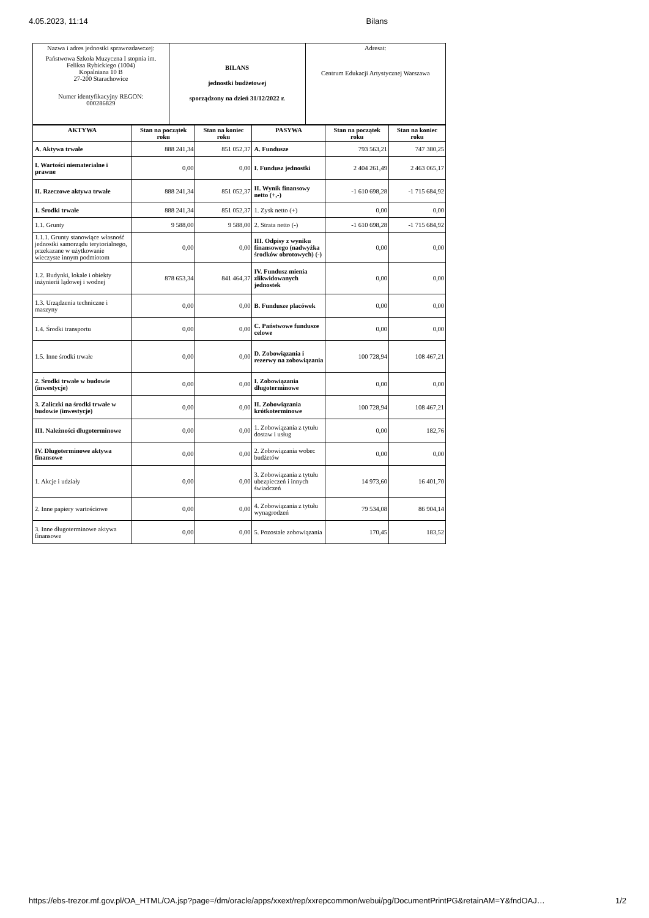4.05.2023, 11:14 Bilans
| Nazwa i adres jednostki sprawozdawczej: Państwowa Szkoła Muzyczna I stopnia im. Feliksa Rybickiego (1004) Kopalniana 10 B 27-200 Starachowice Numer identyfikacyjny REGON: 000286829 | BILANS jednostki budżetowej sporządzony na dzień 31/12/2022 r. | Adresat: Centrum Edukacji Artystycznej Warszawa |
| AKTYWA | Stan na początek roku | Stan na koniec roku | PASYWA | Stan na początek roku | Stan na koniec roku |
| --- | --- | --- | --- | --- | --- |
| A. Aktywa trwałe | 888 241,34 | 851 052,37 | A. Fundusze | 793 563,21 | 747 380,25 |
| I. Wartości niematerialne i prawne | 0,00 | 0,00 | I. Fundusz jednostki | 2 404 261,49 | 2 463 065,17 |
| II. Rzeczowe aktywa trwałe | 888 241,34 | 851 052,37 | II. Wynik finansowy netto (+,-) | -1 610 698,28 | -1 715 684,92 |
| 1. Środki trwałe | 888 241,34 | 851 052,37 | 1. Zysk netto (+) | 0,00 | 0,00 |
| 1.1. Grunty | 9 588,00 | 9 588,00 | 2. Strata netto (-) | -1 610 698,28 | -1 715 684,92 |
| 1.1.1. Grunty stanowiące własność jednostki samorządu terytorialnego, przekazane w użytkowanie wieczyste innym podmiotom | 0,00 | 0,00 | III. Odpisy z wyniku finansowego (nadwyżka środków obrotowych) (-) | 0,00 | 0,00 |
| 1.2. Budynki, lokale i obiekty inżynierii lądowej i wodnej | 878 653,34 | 841 464,37 | IV. Fundusz mienia zlikwidowanych jednostek | 0,00 | 0,00 |
| 1.3. Urządzenia techniczne i maszyny | 0,00 | 0,00 | B. Fundusze placówek | 0,00 | 0,00 |
| 1.4. Środki transportu | 0,00 | 0,00 | C. Państwowe fundusze celowe | 0,00 | 0,00 |
| 1.5. Inne środki trwałe | 0,00 | 0,00 | D. Zobowiązania i rezerwy na zobowiązania | 100 728,94 | 108 467,21 |
| 2. Środki trwałe w budowie (inwestycje) | 0,00 | 0,00 | I. Zobowiązania długoterminowe | 0,00 | 0,00 |
| 3. Zaliczki na środki trwałe w budowie (inwestycje) | 0,00 | 0,00 | II. Zobowiązania krótkoterminowe | 100 728,94 | 108 467,21 |
| III. Należności długoterminowe | 0,00 | 0,00 | 1. Zobowiązania z tytułu dostaw i usług | 0,00 | 182,76 |
| IV. Długoterminowe aktywa finansowe | 0,00 | 0,00 | 2. Zobowiązania wobec budżetów | 0,00 | 0,00 |
| 1. Akcje i udziały | 0,00 | 0,00 | 3. Zobowiązania z tytułu ubezpieczeń i innych świadczeń | 14 973,60 | 16 401,70 |
| 2. Inne papiery wartościowe | 0,00 | 0,00 | 4. Zobowiązania z tytułu wynagrodzeń | 79 534,08 | 86 904,14 |
| 3. Inne długoterminowe aktywa finansowe | 0,00 | 0,00 | 5. Pozostałe zobowiązania | 170,45 | 183,52 |
https://ebs-trezor.mf.gov.pl/OA_HTML/OA.jsp?page=/dm/oracle/apps/xxext/rep/xxrepcommon/webui/pg/DocumentPrintPG&retainAM=Y&fndOAJ… 1/2